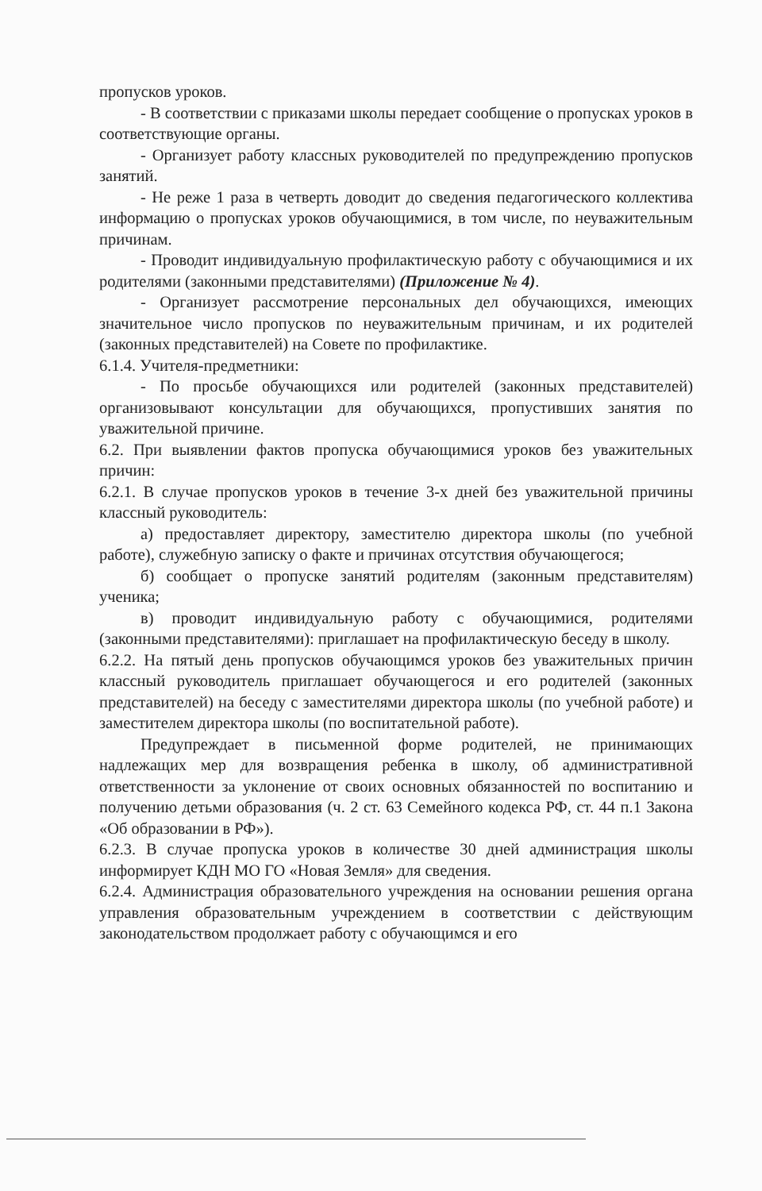пропусков уроков.
- В соответствии с приказами школы передает сообщение о пропусках уроков в соответствующие органы.
- Организует работу классных руководителей по предупреждению пропусков занятий.
- Не реже 1 раза в четверть доводит до сведения педагогического коллектива информацию о пропусках уроков обучающимися, в том числе, по неуважительным причинам.
- Проводит индивидуальную профилактическую работу с обучающимися и их родителями (законными представителями) (Приложение № 4).
- Организует рассмотрение персональных дел обучающихся, имеющих значительное число пропусков по неуважительным причинам, и их родителей (законных представителей) на Совете по профилактике.
6.1.4. Учителя-предметники:
- По просьбе обучающихся или родителей (законных представителей) организовывают консультации для обучающихся, пропустивших занятия по уважительной причине.
6.2. При выявлении фактов пропуска обучающимися уроков без уважительных причин:
6.2.1. В случае пропусков уроков в течение 3-х дней без уважительной причины классный руководитель:
а) предоставляет директору, заместителю директора школы (по учебной работе), служебную записку о факте и причинах отсутствия обучающегося;
б) сообщает о пропуске занятий родителям (законным представителям) ученика;
в) проводит индивидуальную работу с обучающимися, родителями (законными представителями): приглашает на профилактическую беседу в школу.
6.2.2. На пятый день пропусков обучающимся уроков без уважительных причин классный руководитель приглашает обучающегося и его родителей (законных представителей) на беседу с заместителями директора школы (по учебной работе) и заместителем директора школы (по воспитательной работе).
Предупреждает в письменной форме родителей, не принимающих надлежащих мер для возвращения ребенка в школу, об административной ответственности за уклонение от своих основных обязанностей по воспитанию и получению детьми образования (ч. 2 ст. 63 Семейного кодекса РФ, ст. 44 п.1 Закона «Об образовании в РФ»).
6.2.3. В случае пропуска уроков в количестве 30 дней администрация школы информирует КДН МО ГО «Новая Земля» для сведения.
6.2.4. Администрация образовательного учреждения на основании решения органа управления образовательным учреждением в соответствии с действующим законодательством продолжает работу с обучающимся и его